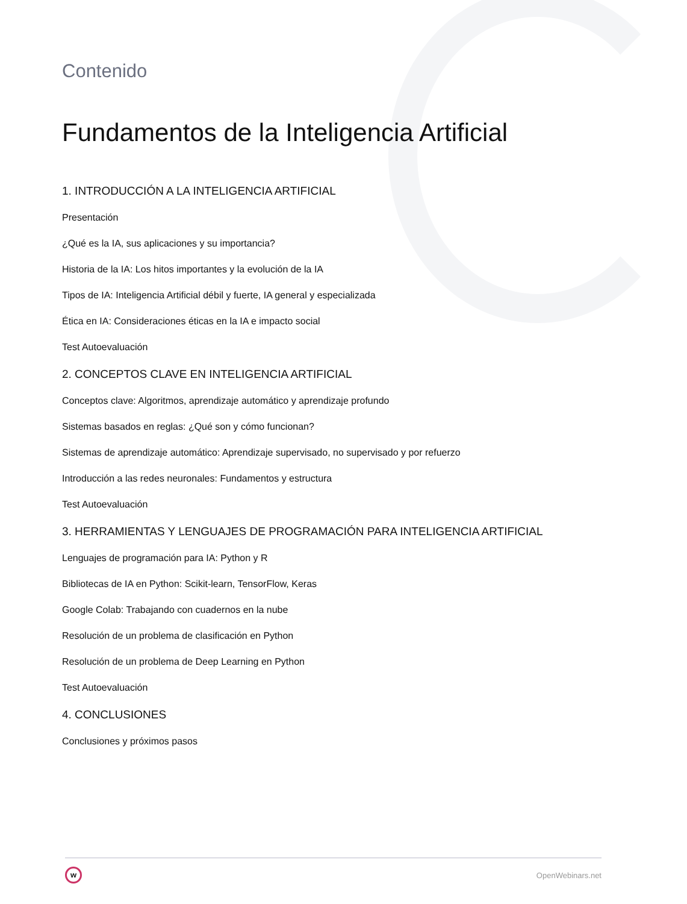Contenido
Fundamentos de la Inteligencia Artificial
1. INTRODUCCIÓN A LA INTELIGENCIA ARTIFICIAL
Presentación
¿Qué es la IA, sus aplicaciones y su importancia?
Historia de la IA: Los hitos importantes y la evolución de la IA
Tipos de IA: Inteligencia Artificial débil y fuerte, IA general y especializada
Ética en IA: Consideraciones éticas en la IA e impacto social
Test Autoevaluación
2. CONCEPTOS CLAVE EN INTELIGENCIA ARTIFICIAL
Conceptos clave: Algoritmos, aprendizaje automático y aprendizaje profundo
Sistemas basados en reglas: ¿Qué son y cómo funcionan?
Sistemas de aprendizaje automático: Aprendizaje supervisado, no supervisado y por refuerzo
Introducción a las redes neuronales: Fundamentos y estructura
Test Autoevaluación
3. HERRAMIENTAS Y LENGUAJES DE PROGRAMACIÓN PARA INTELIGENCIA ARTIFICIAL
Lenguajes de programación para IA: Python y R
Bibliotecas de IA en Python: Scikit-learn, TensorFlow, Keras
Google Colab: Trabajando con cuadernos en la nube
Resolución de un problema de clasificación en Python
Resolución de un problema de Deep Learning en Python
Test Autoevaluación
4. CONCLUSIONES
Conclusiones y próximos pasos
w
OpenWebinars.net